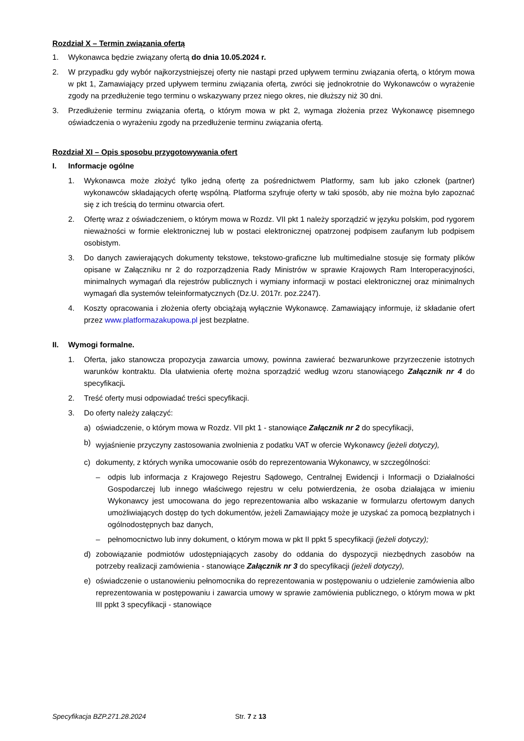Rozdział X – Termin związania ofertą
1. Wykonawca będzie związany ofertą do dnia 10.05.2024 r.
2. W przypadku gdy wybór najkorzystniejszej oferty nie nastąpi przed upływem terminu związania ofertą, o którym mowa w pkt 1, Zamawiający przed upływem terminu związania ofertą, zwróci się jednokrotnie do Wykonawców o wyrażenie zgody na przedłużenie tego terminu o wskazywany przez niego okres, nie dłuższy niż 30 dni.
3. Przedłużenie terminu związania ofertą, o którym mowa w pkt 2, wymaga złożenia przez Wykonawcę pisemnego oświadczenia o wyrażeniu zgody na przedłużenie terminu związania ofertą.
Rozdział XI – Opis sposobu przygotowywania ofert
I. Informacje ogólne
1. Wykonawca może złożyć tylko jedną ofertę za pośrednictwem Platformy, sam lub jako członek (partner) wykonawców składających ofertę wspólną. Platforma szyfruje oferty w taki sposób, aby nie można było zapoznać się z ich treścią do terminu otwarcia ofert.
2. Ofertę wraz z oświadczeniem, o którym mowa w Rozdz. VII pkt 1 należy sporządzić w języku polskim, pod rygorem nieważności w formie elektronicznej lub w postaci elektronicznej opatrzonej podpisem zaufanym lub podpisem osobistym.
3. Do danych zawierających dokumenty tekstowe, tekstowo-graficzne lub multimedialne stosuje się formaty plików opisane w Załączniku nr 2 do rozporządzenia Rady Ministrów w sprawie Krajowych Ram Interoperacyjności, minimalnych wymagań dla rejestrów publicznych i wymiany informacji w postaci elektronicznej oraz minimalnych wymagań dla systemów teleinformatycznych (Dz.U. 2017r. poz.2247).
4. Koszty opracowania i złożenia oferty obciążają wyłącznie Wykonawcę. Zamawiający informuje, iż składanie ofert przez www.platformazakupowa.pl jest bezpłatne.
II. Wymogi formalne.
1. Oferta, jako stanowcza propozycja zawarcia umowy, powinna zawierać bezwarunkowe przyrzeczenie istotnych warunków kontraktu. Dla ułatwienia ofertę można sporządzić według wzoru stanowiącego Załącznik nr 4 do specyfikacji.
2. Treść oferty musi odpowiadać treści specyfikacji.
3. Do oferty należy załączyć:
a) oświadczenie, o którym mowa w Rozdz. VII pkt 1 - stanowiące Załącznik nr 2 do specyfikacji,
b)
wyjaśnienie przyczyny zastosowania zwolnienia z podatku VAT w ofercie Wykonawcy (jeżeli dotyczy),
c) dokumenty, z których wynika umocowanie osób do reprezentowania Wykonawcy, w szczególności:
– odpis lub informacja z Krajowego Rejestru Sądowego, Centralnej Ewidencji i Informacji o Działalności Gospodarczej lub innego właściwego rejestru w celu potwierdzenia, że osoba działająca w imieniu Wykonawcy jest umocowana do jego reprezentowania albo wskazanie w formularzu ofertowym danych umożliwiających dostęp do tych dokumentów, jeżeli Zamawiający może je uzyskać za pomocą bezpłatnych i ogólnodostępnych baz danych,
– pełnomocnictwo lub inny dokument, o którym mowa w pkt II ppkt 5 specyfikacji (jeżeli dotyczy);
d) zobowiązanie podmiotów udostępniających zasoby do oddania do dyspozycji niezbędnych zasobów na potrzeby realizacji zamówienia - stanowiące Załącznik nr 3 do specyfikacji (jeżeli dotyczy),
e) oświadczenie o ustanowieniu pełnomocnika do reprezentowania w postępowaniu o udzielenie zamówienia albo reprezentowania w postępowaniu i zawarcia umowy w sprawie zamówienia publicznego, o którym mowa w pkt III ppkt 3 specyfikacji - stanowiące
Specyfikacja BZP.271.28.2024 Str. 7 z 13